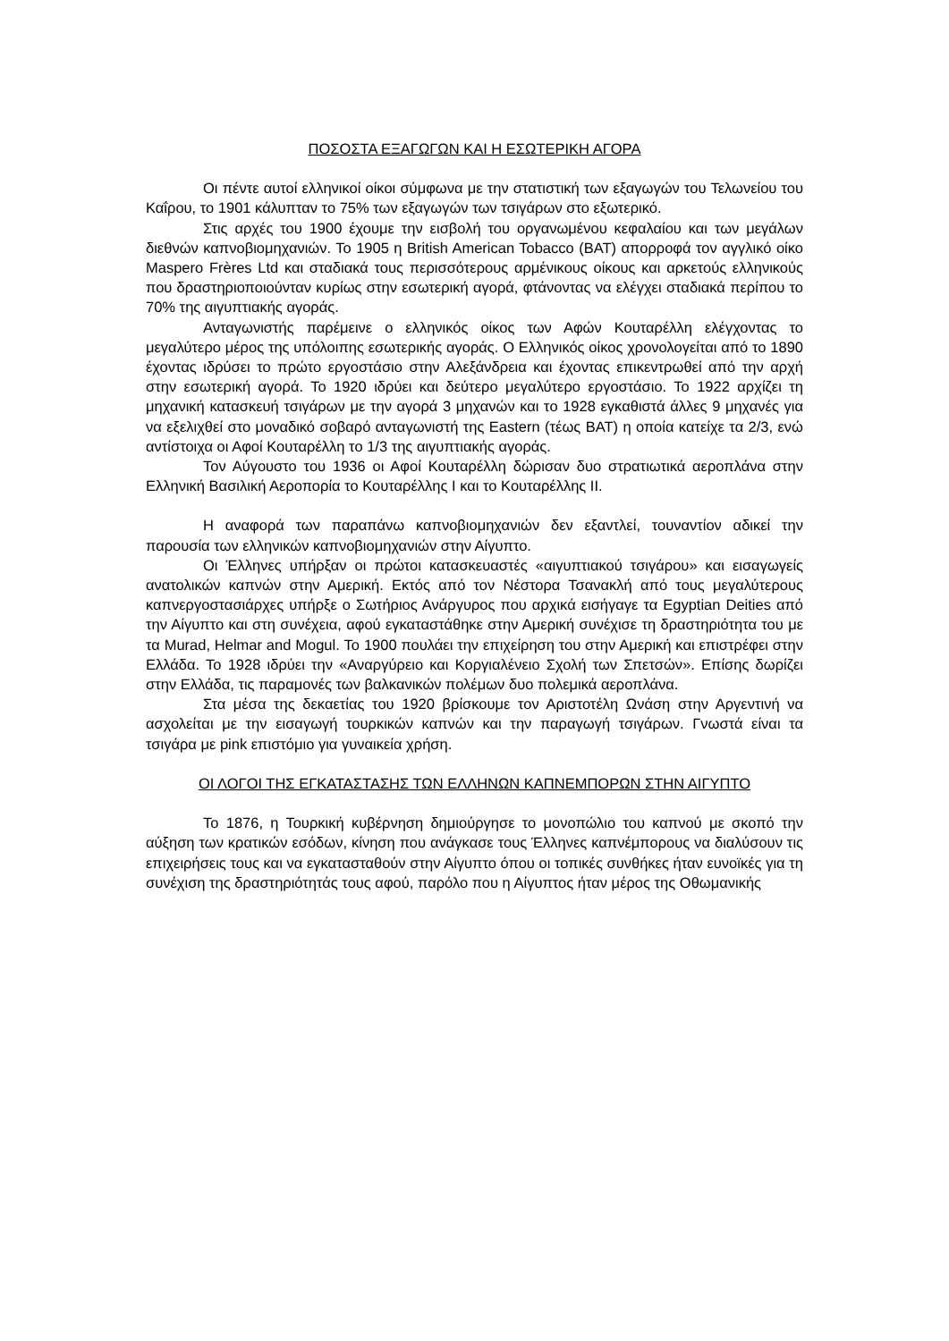ΠΟΣΟΣΤΑ ΕΞΑΓΩΓΩΝ ΚΑΙ Η ΕΣΩΤΕΡΙΚΗ ΑΓΟΡΑ
Οι πέντε αυτοί ελληνικοί οίκοι σύμφωνα με την στατιστική των εξαγωγών του Τελωνείου του Καΐρου, το 1901 κάλυπταν το 75% των εξαγωγών των τσιγάρων στο εξωτερικό.
Στις αρχές του 1900 έχουμε την εισβολή του οργανωμένου κεφαλαίου και των μεγάλων διεθνών καπνοβιομηχανιών. Το 1905 η British American Tobacco (BAT) απορροφά τον αγγλικό οίκο Maspero Frères Ltd και σταδιακά τους περισσότερους αρμένικους οίκους και αρκετούς ελληνικούς που δραστηριοποιούνταν κυρίως στην εσωτερική αγορά, φτάνοντας να ελέγχει σταδιακά περίπου το 70% της αιγυπτιακής αγοράς.
Ανταγωνιστής παρέμεινε ο ελληνικός οίκος των Αφών Κουταρέλλη ελέγχοντας το μεγαλύτερο μέρος της υπόλοιπης εσωτερικής αγοράς. Ο Ελληνικός οίκος χρονολογείται από το 1890 έχοντας ιδρύσει το πρώτο εργοστάσιο στην Αλεξάνδρεια και έχοντας επικεντρωθεί από την αρχή στην εσωτερική αγορά. Το 1920 ιδρύει και δεύτερο μεγαλύτερο εργοστάσιο. Το 1922 αρχίζει τη μηχανική κατασκευή τσιγάρων με την αγορά 3 μηχανών και το 1928 εγκαθιστά άλλες 9 μηχανές για να εξελιχθεί στο μοναδικό σοβαρό ανταγωνιστή της Eastern (τέως BAT) η οποία κατείχε τα 2/3, ενώ αντίστοιχα οι Αφοί Κουταρέλλη το 1/3 της αιγυπτιακής αγοράς.
Τον Αύγουστο του 1936 οι Αφοί Κουταρέλλη δώρισαν δυο στρατιωτικά αεροπλάνα στην Ελληνική Βασιλική Αεροπορία το Κουταρέλλης Ι και το Κουταρέλλης ΙΙ.
Η αναφορά των παραπάνω καπνοβιομηχανιών δεν εξαντλεί, τουναντίον αδικεί την παρουσία των ελληνικών καπνοβιομηχανιών στην Αίγυπτο.
Οι Έλληνες υπήρξαν οι πρώτοι κατασκευαστές «αιγυπτιακού τσιγάρου» και εισαγωγείς ανατολικών καπνών στην Αμερική. Εκτός από τον Νέστορα Τσανακλή από τους μεγαλύτερους καπνεργοστασιάρχες υπήρξε ο Σωτήριος Ανάργυρος που αρχικά εισήγαγε τα Egyptian Deities από την Αίγυπτο και στη συνέχεια, αφού εγκαταστάθηκε στην Αμερική συνέχισε τη δραστηριότητα του με τα Murad, Helmar and Mogul. Το 1900 πουλάει την επιχείρηση του στην Αμερική και επιστρέφει στην Ελλάδα. Το 1928 ιδρύει την «Αναργύρειο και Κοργιαλένειο Σχολή των Σπετσών». Επίσης δωρίζει στην Ελλάδα, τις παραμονές των βαλκανικών πολέμων δυο πολεμικά αεροπλάνα.
Στα μέσα της δεκαετίας του 1920 βρίσκουμε τον Αριστοτέλη Ωνάση στην Αργεντινή να ασχολείται με την εισαγωγή τουρκικών καπνών και την παραγωγή τσιγάρων. Γνωστά είναι τα τσιγάρα με pink επιστόμιο για γυναικεία χρήση.
ΟΙ ΛΟΓΟΙ ΤΗΣ ΕΓΚΑΤΑΣΤΑΣΗΣ ΤΩΝ ΕΛΛΗΝΩΝ ΚΑΠΝΕΜΠΟΡΩΝ ΣΤΗΝ ΑΙΓΥΠΤΟ
Το 1876, η Τουρκική κυβέρνηση δημιούργησε το μονοπώλιο του καπνού με σκοπό την αύξηση των κρατικών εσόδων, κίνηση που ανάγκασε τους Έλληνες καπνέμπορους να διαλύσουν τις επιχειρήσεις τους και να εγκατασταθούν στην Αίγυπτο όπου οι τοπικές συνθήκες ήταν ευνοϊκές για τη συνέχιση της δραστηριότητάς τους αφού, παρόλο που η Αίγυπτος ήταν μέρος της Οθωμανικής